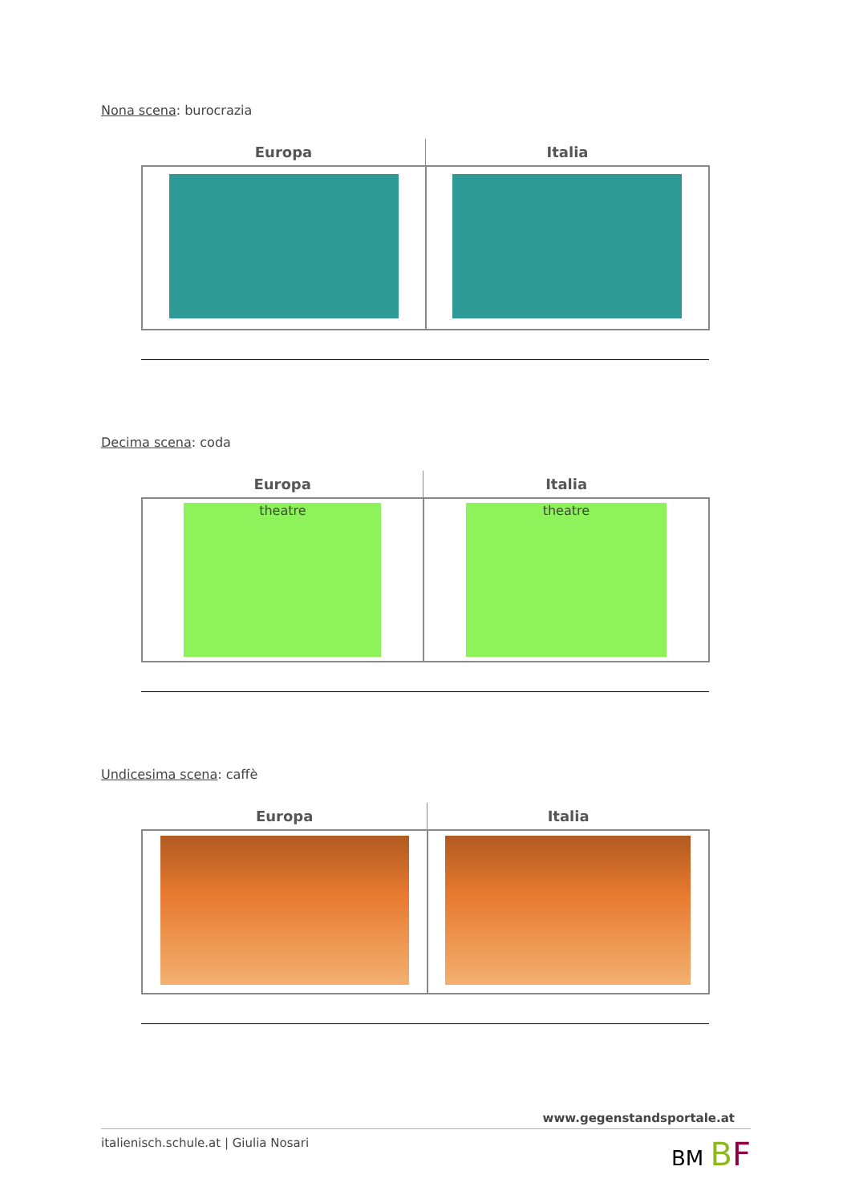Nona scena: burocrazia
| Europa | Italia |
| --- | --- |
Decima scena: coda
| Europa | Italia |
| --- | --- |
| theatre | theatre |
Undicesima scena: caffè
| Europa | Italia |
| --- | --- |
www.gegenstandsportale.at
italienisch.schule.at | Giulia Nosari BM BF